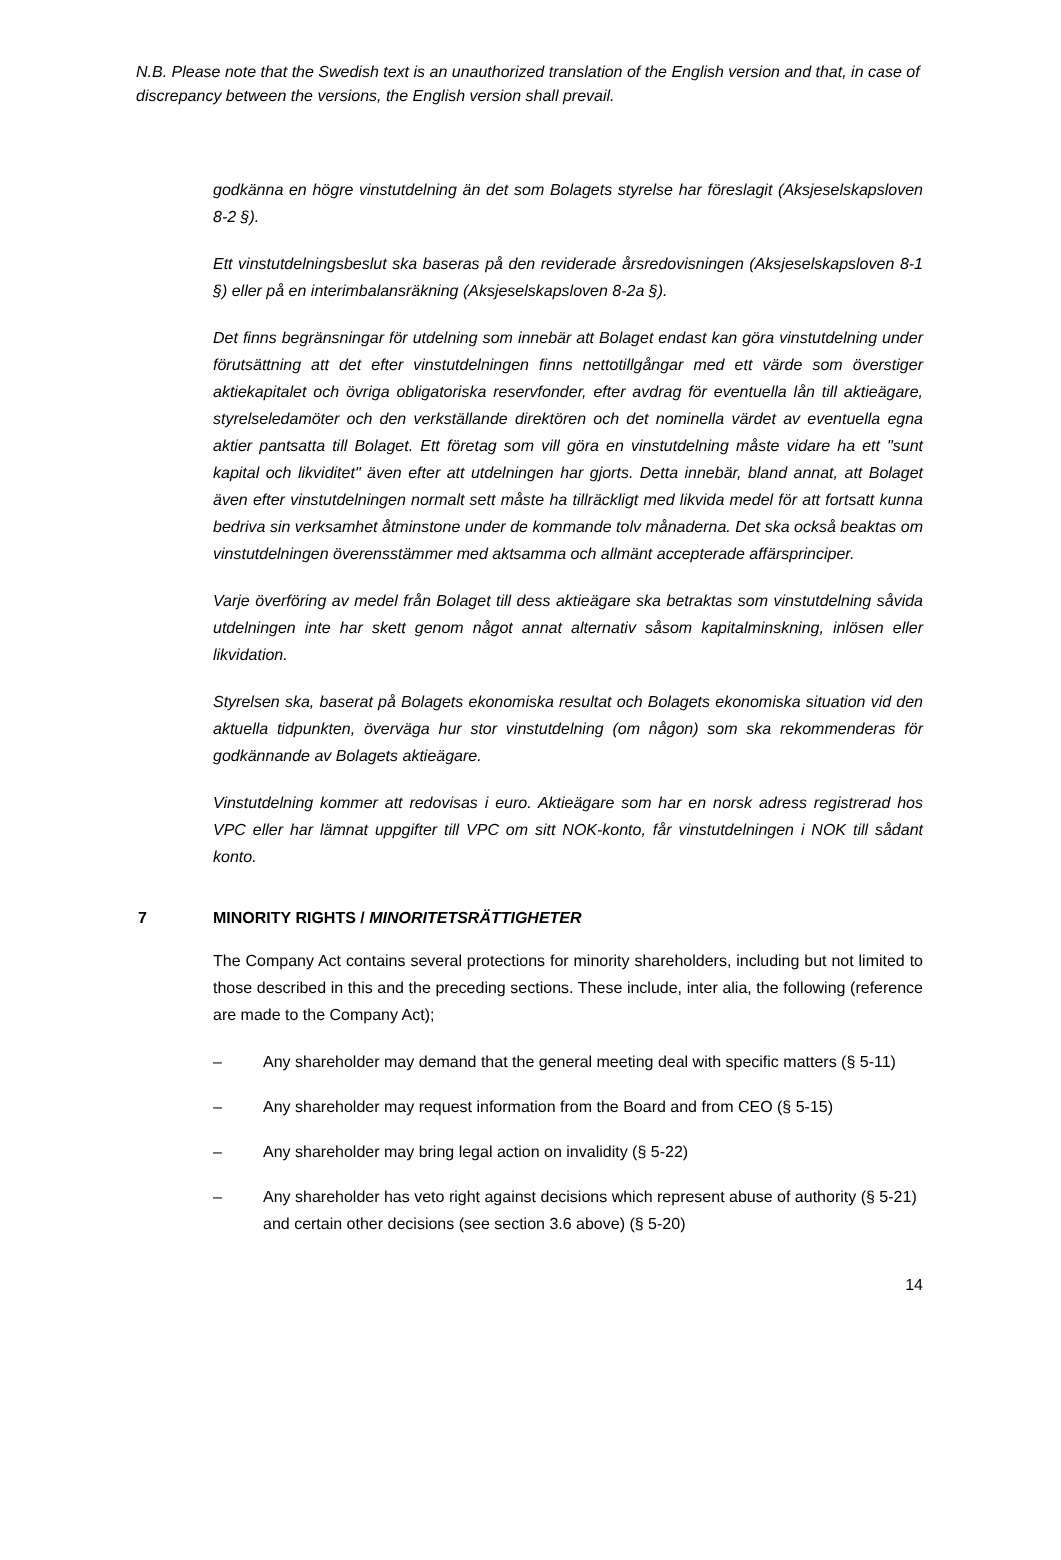N.B. Please note that the Swedish text is an unauthorized translation of the English version and that, in case of discrepancy between the versions, the English version shall prevail.
godkänna en högre vinstutdelning än det som Bolagets styrelse har föreslagit (Aksjeselskapsloven 8-2 §).
Ett vinstutdelningsbeslut ska baseras på den reviderade årsredovisningen (Aksjeselskapsloven 8-1 §) eller på en interimbalansräkning (Aksjeselskapsloven 8-2a §).
Det finns begränsningar för utdelning som innebär att Bolaget endast kan göra vinstutdelning under förutsättning att det efter vinstutdelningen finns nettotillgångar med ett värde som överstiger aktiekapitalet och övriga obligatoriska reservfonder, efter avdrag för eventuella lån till aktieägare, styrelseledamöter och den verkställande direktören och det nominella värdet av eventuella egna aktier pantsatta till Bolaget. Ett företag som vill göra en vinstutdelning måste vidare ha ett "sunt kapital och likviditet" även efter att utdelningen har gjorts. Detta innebär, bland annat, att Bolaget även efter vinstutdelningen normalt sett måste ha tillräckligt med likvida medel för att fortsatt kunna bedriva sin verksamhet åtminstone under de kommande tolv månaderna. Det ska också beaktas om vinstutdelningen överensstämmer med aktsamma och allmänt accepterade affärsprinciper.
Varje överföring av medel från Bolaget till dess aktieägare ska betraktas som vinstutdelning såvida utdelningen inte har skett genom något annat alternativ såsom kapitalminskning, inlösen eller likvidation.
Styrelsen ska, baserat på Bolagets ekonomiska resultat och Bolagets ekonomiska situation vid den aktuella tidpunkten, överväga hur stor vinstutdelning (om någon) som ska rekommenderas för godkännande av Bolagets aktieägare.
Vinstutdelning kommer att redovisas i euro. Aktieägare som har en norsk adress registrerad hos VPC eller har lämnat uppgifter till VPC om sitt NOK-konto, får vinstutdelningen i NOK till sådant konto.
7 MINORITY RIGHTS / MINORITETSRÄTTIGHETER
The Company Act contains several protections for minority shareholders, including but not limited to those described in this and the preceding sections. These include, inter alia, the following (reference are made to the Company Act);
– Any shareholder may demand that the general meeting deal with specific matters (§ 5-11)
– Any shareholder may request information from the Board and from CEO (§ 5-15)
– Any shareholder may bring legal action on invalidity (§ 5-22)
– Any shareholder has veto right against decisions which represent abuse of authority (§ 5-21) and certain other decisions (see section 3.6 above) (§ 5-20)
14